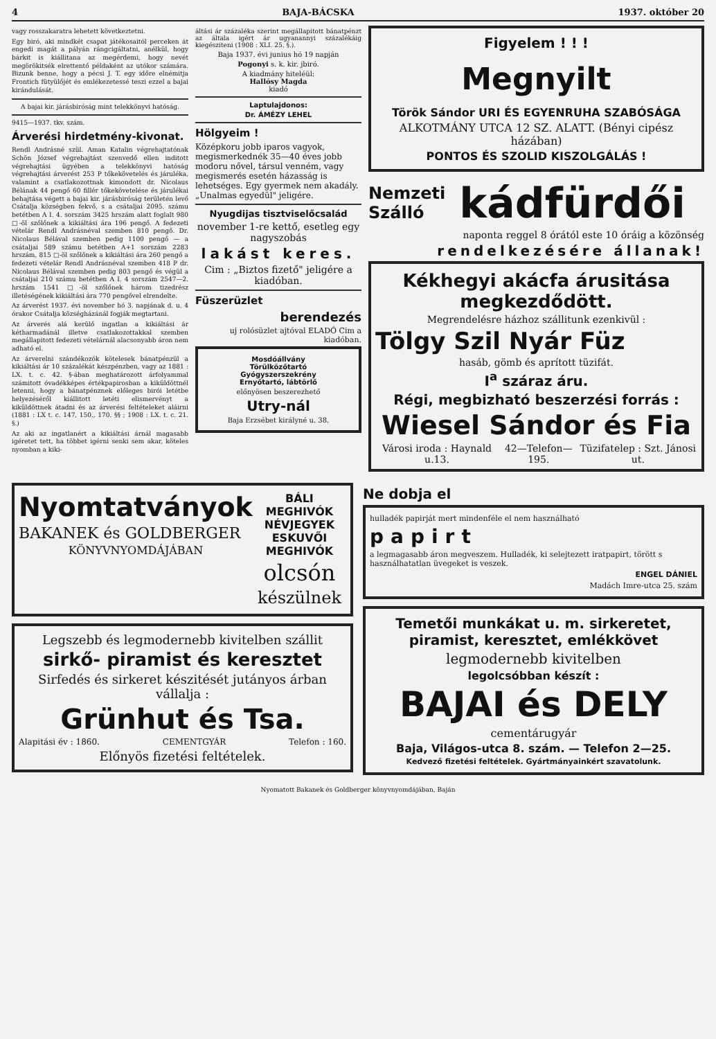4 BAJA-BÁCSKA 1937. október 20
vagy rosszakaratra lehetett következtetni.
Egy biró, aki mindkét csapat játékosaitól perceken át engedi magát a pályán rángcigáltatni, anélkül, hogy bárkit is kiállitana az megérdemi, hogy nevét megörökitsék elrettentő példaként az utókor számára. Bizunk benne, hogy a pécsi J. T. egy időre elnémitja Frontich fütyülőjét és emlékezetessé teszi ezzel a bajai kirándulását.
A bajai kir. járásbiróság mint telekkönyvi hatóság.
9415—1937. tkv. szám.
Árverési hirdetmény-kivonat.
Rendl Andrásné szül. Aman Katalin végrehajtatónak Schön József végrehajtást szenvedő ellen inditott végrehajtási ügyében a telekkönyvi hatóság végrehajtási árverést 253 P tőkekövetelés és járuléka, valamint a csatlakozottnak kimondott dr. Nicolaus Bélának 44 pengő 60 fillér tőkekövetelése és járulékai behajtása végett a bajai kir. járásbiróság területén levő Csátalja községben fekvő, s a csátaljai 2095. számu betétben A I. 4. sorszám 3425 hrszám alatt foglalt 980 □-öl szőlőnek a kikiáltási ára 196 pengő. A fedezeti vételár Rendl Andrásnéval szemben 810 pengő. Dr. Nicolaus Bélával szemben pedig 1100 pengő — a csátaljai 589 számu betétben A+1 sorszám 2283 hrszám, 815 □-öl szőlőnek a kikiáltási ára 260 pengő a fedezeti vételár Rendl Andrásnéval szemben 418 P dr. Nicolaus Bélával szemben pedig 803 pengő és végül a csátaljai 210 számu betétben A I. 4 sorszám 2547—2. hrszám 1541 □-öl szőlőnek három tizedrész illetéségének kikiáltási ára 770 pengővel elrendelte.
Az árverést 1937. évi november hó 3. napjának d. u. 4 órakor Csátalja községházánál fogják megtartani.
Az árverés alá kerülő ingatlan a kikiáltási ár kétharmadánál illetve csatlakozottakkal szemben megállapitott fedezeti vételárnál alacsonyabb áron nem adható el.
Az árverelni szándékozók kötelesek bánatpénzül a kikiáltási ár 10 százalékát készpénzben, vagy az 1881 : LX. t. c. 42. §-ában meghatározott árfolyammal számitott óvadékképes értékpapirosban a kiküldöttnél letenni, hogy a bánatpénznek előleges birói letétbe helyezéséről kiállitott letéti elismervényt a kiküldöttnek átadni és az árverési feltételeket aláirni (1881 : LX t. c. 147, 150., 170. §§ ; 1908 : LX. t. c. 21. §.)
Az aki az ingatlanért a kikiáltási árnál magasabb igéretet tett, ha többet igérni senki sem akar, köteles nyomban a kiki-
áltási ár százaléka szerint megállapitott bánatpénzt az általa igért ár ugyanannyi százalékáig kiegésziteni (1908 : XLI. 25. §.).
Baja 1937. évi junius hó 19 napján
Pogonyi s. k. kir. jbiró.
A kiadmány hiteléül:
Hallósy Magda
kiadó
Laptulajdonos:
Dr. ÁMÉZY LEHEL
Hölgyeim !
Középkoru jobb iparos vagyok, megismerkednék 35—40 éves jobb modoru nővel, társul venném, vagy megismerés esetén házasság is lehetséges. Egy gyermek nem akadály. „Unalmas egyedül" jeligére.
Nyugdijas tisztviselőcsalád
november 1-re kettő, esetleg egy nagyszobás
lakást keres.
Cim : „Biztos fizető" jeligére a kiadóban.
Füszerüzlet
berendezés
uj rolósüzlet ajtóval ELADÓ Cim a kiadóban.
Mosdóállvány
Törülközőtartó
Gyógyszerszekrény
Ernyőtartó, lábtörlő
előnyösen beszerezhető
Utry-nál
Baja Erzsébet királyné u. 38.
Figyelem ! ! !
Megnyilt
Török Sándor URI ÉS EGYENRUHA SZABÓSÁGA
ALKOTMÁNY UTCA 12 SZ. ALATT. (Bényi cipész házában)
PONTOS ÉS SZOLID KISZOLGÁLÁS !
Nemzeti
Szálló kádfürdői
naponta reggel 8 órától este 10 óráig a közönség
rendelkezésére állanak!
Kékhegyi akácfa árusitása megkezdődött.
Megrendelésre házhoz szállitunk ezenkivül :
Tölgy Szil Nyár Füz
hasáb, gömb és aprított tüzifát.
I<sup>a</sup> száraz áru.
Régi, megbizható beszerzési forrás :
Wiesel Sándor és Fia
Városi iroda : Haynald u.13. 42—Telefon—195. Tüzifatelep : Szt. Jánosi ut.
Nyomtatványok
BAKANEK és GOLDBERGER
KÖNYVNYOMDÁJÁBAN
BÁLI MEGHIVÓK
NÉVJEGYEK
ESKUVŐI MEGHIVÓK
olcsón
készülnek
Legszebb és legmodernebb kivitelben szállit
sirkő- piramist és keresztet
Sirfedés és sirkeret készitését jutányos árban vállalja :
Grünhut és Tsa.
Alapitási év : 1860. CEMENTGYÁR Telefon : 160.
Előnyös fizetési feltételek.
Ne dobja el
hulladék papirját mert mindenféle el nem használható
papirt
a legmagasabb áron megveszem. Hulladék, ki selejtezett iratpapirt, törött s használhatatlan üvegeket is veszek.
ENGEL DÁNIEL
Madách Imre-utca 25. szám
Temetői munkákat u. m. sirkeretet, piramist, keresztet, emlékkövet
legmodernebb kivitelben
legolcsóbban készít :
BAJAI és DELY
cementárugyár
Baja, Világos-utca 8. szám. — Telefon 2—25.
Kedvező fizetési feltételek. Gyártmányainkért szavatolunk.
Nyomatott Bakanek és Goldberger könyvnyomdájában, Baján